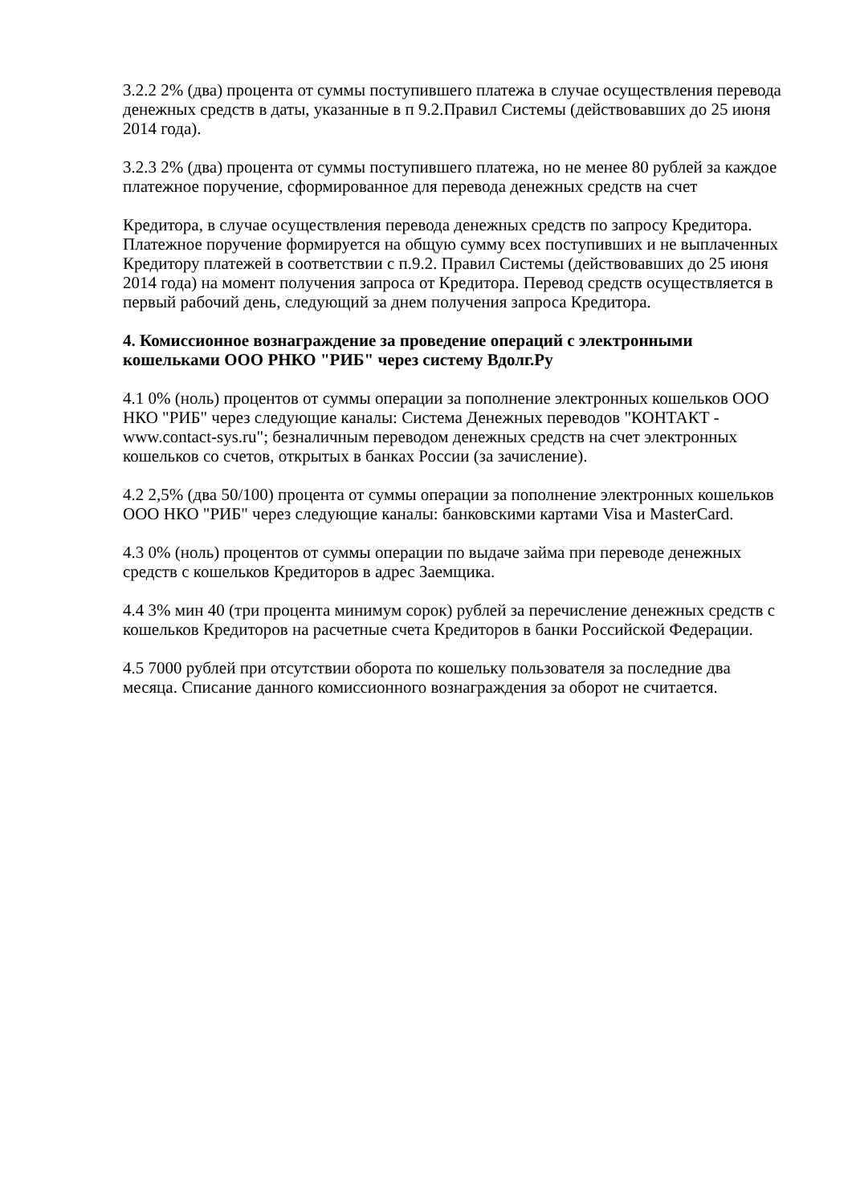3.2.2 2% (два) процента от суммы поступившего платежа в случае осуществления перевода денежных средств в даты, указанные в п 9.2.Правил Системы (действовавших до 25 июня 2014 года).
3.2.3 2% (два) процента от суммы поступившего платежа, но не менее 80 рублей за каждое платежное поручение, сформированное для перевода денежных средств на счет
Кредитора, в случае осуществления перевода денежных средств по запросу Кредитора. Платежное поручение формируется на общую сумму всех поступивших и не выплаченных Кредитору платежей в соответствии с п.9.2. Правил Системы (действовавших до 25 июня 2014 года) на момент получения запроса от Кредитора. Перевод средств осуществляется в первый рабочий день, следующий за днем получения запроса Кредитора.
4. Комиссионное вознаграждение за проведение операций с электронными кошельками ООО РНКО "РИБ" через систему Вдолг.Ру
4.1 0% (ноль) процентов от суммы операции за пополнение электронных кошельков ООО НКО "РИБ" через следующие каналы: Система Денежных переводов "КОНТАКТ - www.contact-sys.ru"; безналичным переводом денежных средств на счет электронных кошельков со счетов, открытых в банках России (за зачисление).
4.2 2,5% (два 50/100) процента от суммы операции за пополнение электронных кошельков ООО НКО "РИБ" через следующие каналы: банковскими картами Visa и MasterCard.
4.3 0% (ноль) процентов от суммы операции по выдаче займа при переводе денежных средств с кошельков Кредиторов в адрес Заемщика.
4.4 3% мин 40 (три процента минимум сорок) рублей за перечисление денежных средств с кошельков Кредиторов на расчетные счета Кредиторов в банки Российской Федерации.
4.5 7000 рублей при отсутствии оборота по кошельку пользователя за последние два месяца. Списание данного комиссионного вознаграждения за оборот не считается.